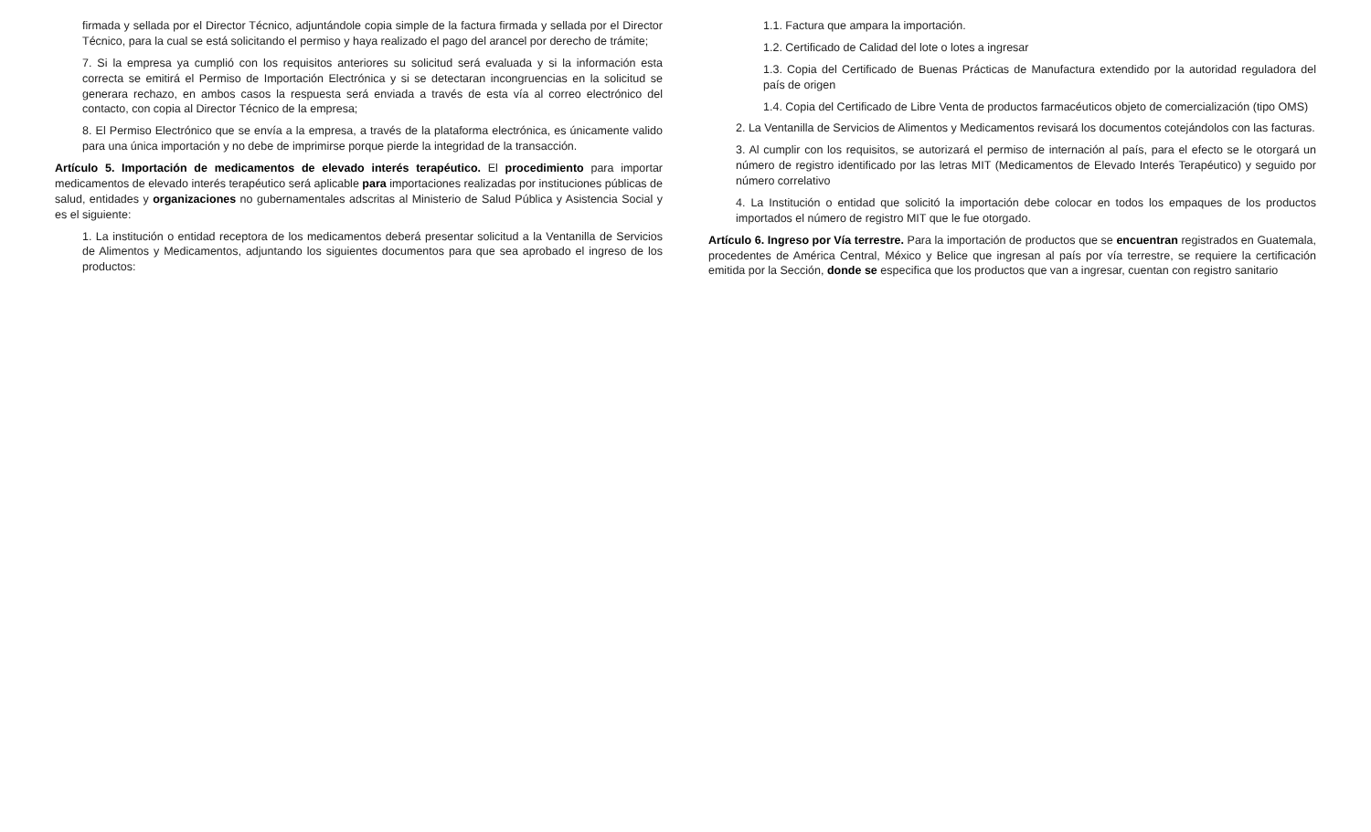firmada y sellada por el Director Técnico, adjuntándole copia simple de la factura firmada y sellada por el Director Técnico, para la cual se está solicitando el permiso y haya realizado el pago del arancel por derecho de trámite;
7. Si la empresa ya cumplió con los requisitos anteriores su solicitud será evaluada y si la información esta correcta se emitirá el Permiso de Importación Electrónica y si se detectaran incongruencias en la solicitud se generara rechazo, en ambos casos la respuesta será enviada a través de esta vía al correo electrónico del contacto, con copia al Director Técnico de la empresa;
8. El Permiso Electrónico que se envía a la empresa, a través de la plataforma electrónica, es únicamente valido para una única importación y no debe de imprimirse porque pierde la integridad de la transacción.
Artículo 5. Importación de medicamentos de elevado interés terapéutico. El procedimiento para importar medicamentos de elevado interés terapéutico será aplicable para importaciones realizadas por instituciones públicas de salud, entidades y organizaciones no gubernamentales adscritas al Ministerio de Salud Pública y Asistencia Social y es el siguiente:
1. La institución o entidad receptora de los medicamentos deberá presentar solicitud a la Ventanilla de Servicios de Alimentos y Medicamentos, adjuntando los siguientes documentos para que sea aprobado el ingreso de los productos:
1.1. Factura que ampara la importación.
1.2. Certificado de Calidad del lote o lotes a ingresar
1.3. Copia del Certificado de Buenas Prácticas de Manufactura extendido por la autoridad reguladora del país de origen
1.4. Copia del Certificado de Libre Venta de productos farmacéuticos objeto de comercialización (tipo OMS)
2. La Ventanilla de Servicios de Alimentos y Medicamentos revisará los documentos cotejándolos con las facturas.
3. Al cumplir con los requisitos, se autorizará el permiso de internación al país, para el efecto se le otorgará un número de registro identificado por las letras MIT (Medicamentos de Elevado Interés Terapéutico) y seguido por número correlativo
4. La Institución o entidad que solicitó la importación debe colocar en todos los empaques de los productos importados el número de registro MIT que le fue otorgado.
Artículo 6. Ingreso por Vía terrestre. Para la importación de productos que se encuentran registrados en Guatemala, procedentes de América Central, México y Belice que ingresan al país por vía terrestre, se requiere la certificación emitida por la Sección, donde se especifica que los productos que van a ingresar, cuentan con registro sanitario